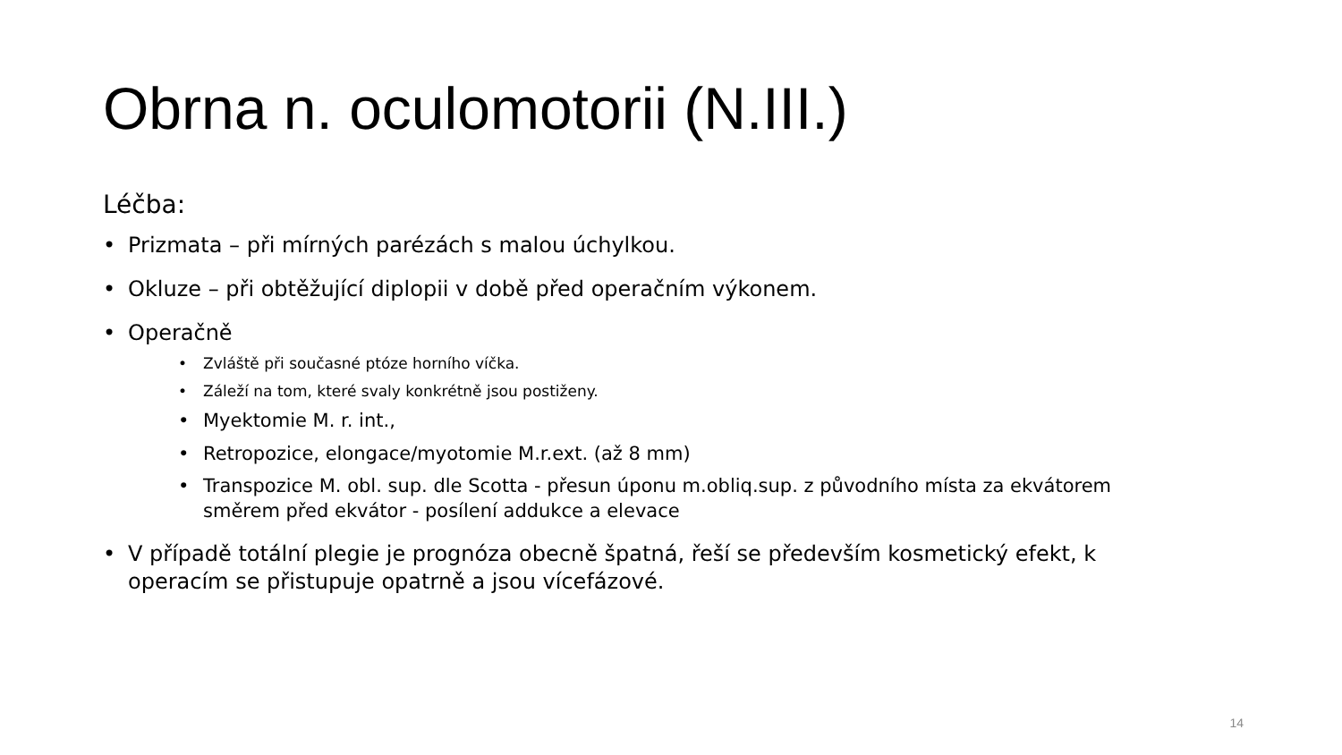Obrna n. oculomotorii (N.III.)
Léčba:
• Prizmata – při mírných parézách s malou úchylkou.
• Okluze – při obtěžující diplopii v době před operačním výkonem.
• Operačně
• Zvláště při současné ptóze horního víčka.
• Záleží na tom, které svaly konkrétně jsou postiženy.
• Myektomie M. r. int.,
• Retropozice, elongace/myotomie M.r.ext. (až 8 mm)
• Transpozice M. obl. sup. dle Scotta - přesun úponu m.obliq.sup. z původního místa za ekvátorem směrem před ekvátor - posílení addukce a elevace
• V případě totální plegie je prognóza obecně špatná, řeší se především kosmetický efekt, k operacím se přistupuje opatrně a jsou vícefázové.
14